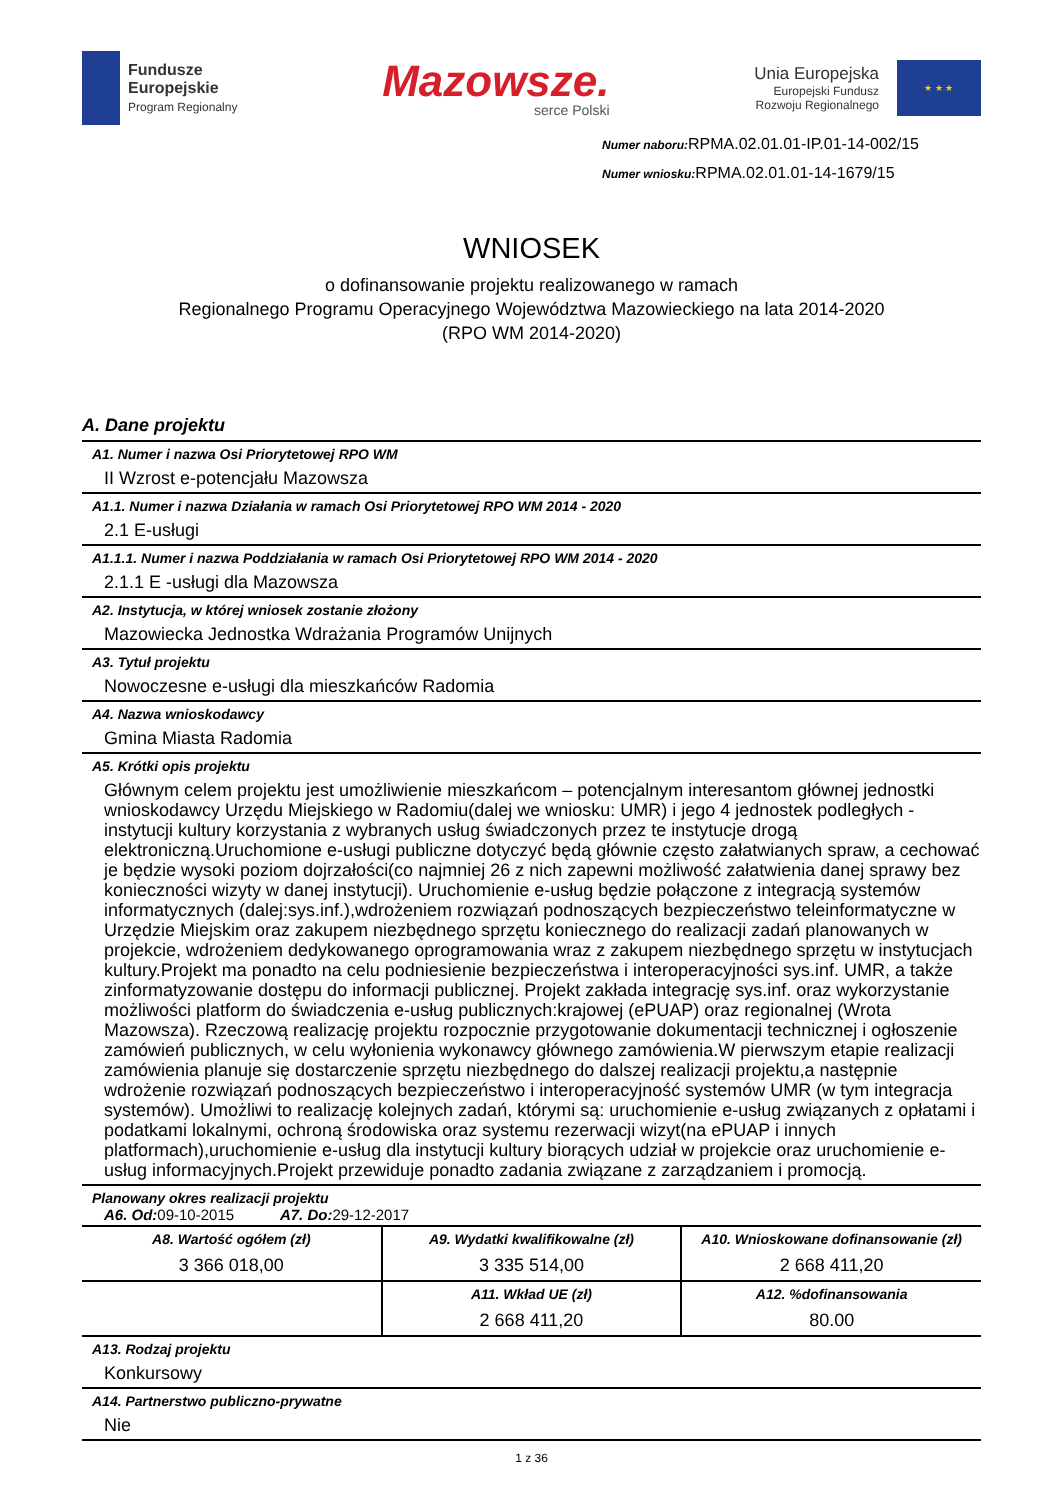Fundusze
Europejskie
Program Regionalny
Mazowsze.
serce Polski
Unia Europejska
Europejski Fundusz
Rozwoju Regionalnego
★ ★ ★
Numer naboru: RPMA.02.01.01-IP.01-14-002/15
Numer wniosku: RPMA.02.01.01-14-1679/15
WNIOSEK
o dofinansowanie projektu realizowanego w ramach
Regionalnego Programu Operacyjnego Województwa Mazowieckiego na lata 2014-2020
(RPO WM 2014-2020)
A. Dane projektu
A1. Numer i nazwa Osi Priorytetowej RPO WM
II Wzrost e-potencjału Mazowsza
A1.1. Numer i nazwa Działania w ramach Osi Priorytetowej RPO WM 2014 - 2020
2.1 E-usługi
A1.1.1. Numer i nazwa Poddziałania w ramach Osi Priorytetowej RPO WM 2014 - 2020
2.1.1 E -usługi dla Mazowsza
A2. Instytucja, w której wniosek zostanie złożony
Mazowiecka Jednostka Wdrażania Programów Unijnych
A3. Tytuł projektu
Nowoczesne e-usługi dla mieszkańców Radomia
A4. Nazwa wnioskodawcy
Gmina Miasta Radomia
A5. Krótki opis projektu
Głównym celem projektu jest umożliwienie mieszkańcom – potencjalnym interesantom głównej jednostki wnioskodawcy Urzędu Miejskiego w Radomiu(dalej we wniosku: UMR) i jego 4 jednostek podległych - instytucji kultury korzystania z wybranych usług świadczonych przez te instytucje drogą elektroniczną.Uruchomione e-usługi publiczne dotyczyć będą głównie często załatwianych spraw, a cechować je będzie wysoki poziom dojrzałości(co najmniej 26 z nich zapewni możliwość załatwienia danej sprawy bez konieczności wizyty w danej instytucji). Uruchomienie e-usług będzie połączone z integracją systemów informatycznych (dalej:sys.inf.),wdrożeniem rozwiązań podnoszących bezpieczeństwo teleinformatyczne w Urzędzie Miejskim oraz zakupem niezbędnego sprzętu koniecznego do realizacji zadań planowanych w projekcie, wdrożeniem dedykowanego oprogramowania wraz z zakupem niezbędnego sprzętu w instytucjach kultury.Projekt ma ponadto na celu podniesienie bezpieczeństwa i interoperacyjności sys.inf. UMR, a także zinformatyzowanie dostępu do informacji publicznej. Projekt zakłada integrację sys.inf. oraz wykorzystanie możliwości platform do świadczenia e-usług publicznych:krajowej (ePUAP) oraz regionalnej (Wrota Mazowsza). Rzeczową realizację projektu rozpocznie przygotowanie dokumentacji technicznej i ogłoszenie zamówień publicznych, w celu wyłonienia wykonawcy głównego zamówienia.W pierwszym etapie realizacji zamówienia planuje się dostarczenie sprzętu niezbędnego do dalszej realizacji projektu,a następnie wdrożenie rozwiązań podnoszących bezpieczeństwo i interoperacyjność systemów UMR (w tym integracja systemów). Umożliwi to realizację kolejnych zadań, którymi są: uruchomienie e-usług związanych z opłatami i podatkami lokalnymi, ochroną środowiska oraz systemu rezerwacji wizyt(na ePUAP i innych platformach),uruchomienie e-usług dla instytucji kultury biorących udział w projekcie oraz uruchomienie e-usług informacyjnych.Projekt przewiduje ponadto zadania związane z zarządzaniem i promocją.
Planowany okres realizacji projektu
A6. Od: 09-10-2015 A7. Do: 29-12-2017
| A8. Wartość ogółem (zł) 3 366 018,00 | A9. Wydatki kwalifikowalne (zł) 3 335 514,00 | A10. Wnioskowane dofinansowanie (zł) 2 668 411,20 |
| | A11. Wkład UE (zł) 2 668 411,20 | A12. %dofinansowania 80.00 |
A13. Rodzaj projektu
Konkursowy
A14. Partnerstwo publiczno-prywatne
Nie
1 z 36